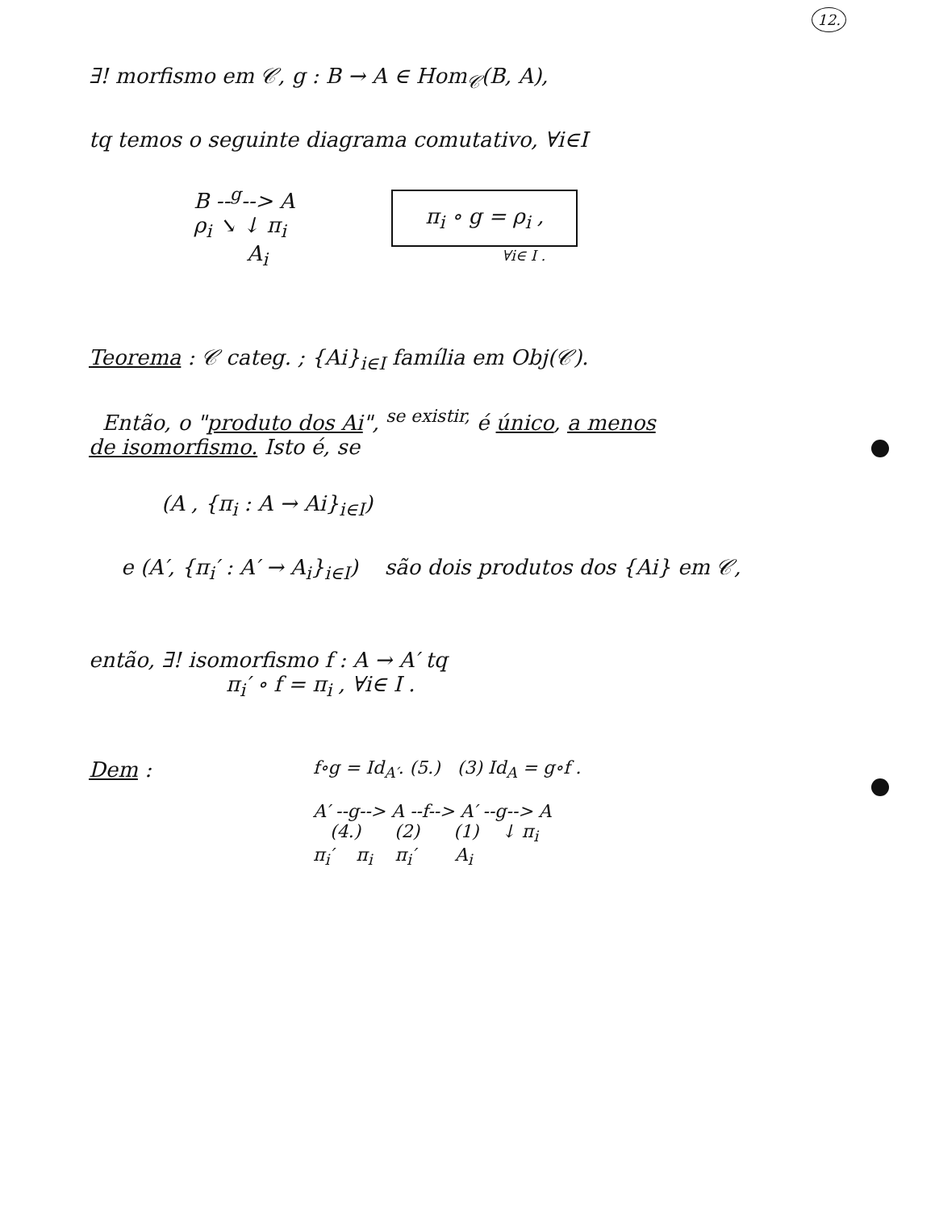12.
∃! morfismo em 𝒞, g : B → A ∈ Hom<sub>𝒞</sub>(B, A),
tq temos o seguinte diagrama comutativo, ∀i∈I
B --<sup>g</sup>--> A
ρ<sub>i</sub> ↘ ↓ π<sub>i</sub>
A<sub>i</sub>
π<sub>i</sub> ∘ g = ρ<sub>i</sub> ,
∀i∈ I .
Teorema : 𝒞 categ. ; {Ai}<sub>i∈I</sub> família em Obj(𝒞).
Então, o "produto dos Ai", <sup>se existir,</sup> é único, a menos
de isomorfismo. Isto é, se
(A , {π<sub>i</sub> : A → Ai}<sub>i∈I</sub>)
e (A′, {π<sub>i</sub>′ : A′ → A<sub>i</sub>}<sub>i∈I</sub>) são dois produtos dos {Ai} em 𝒞,
então, ∃! isomorfismo f : A → A′ tq
π<sub>i</sub>′ ∘ f = π<sub>i</sub> , ∀i∈ I .
Dem :
f∘g = Id<sub>A′</sub>. (5.) (3) Id<sub>A</sub> = g∘f .
A′ --g--> A --f--> A′ --g--> A
(4.) (2) (1) ↓ π<sub>i</sub>
π<sub>i</sub>′ π<sub>i</sub> π<sub>i</sub>′ A<sub>i</sub>